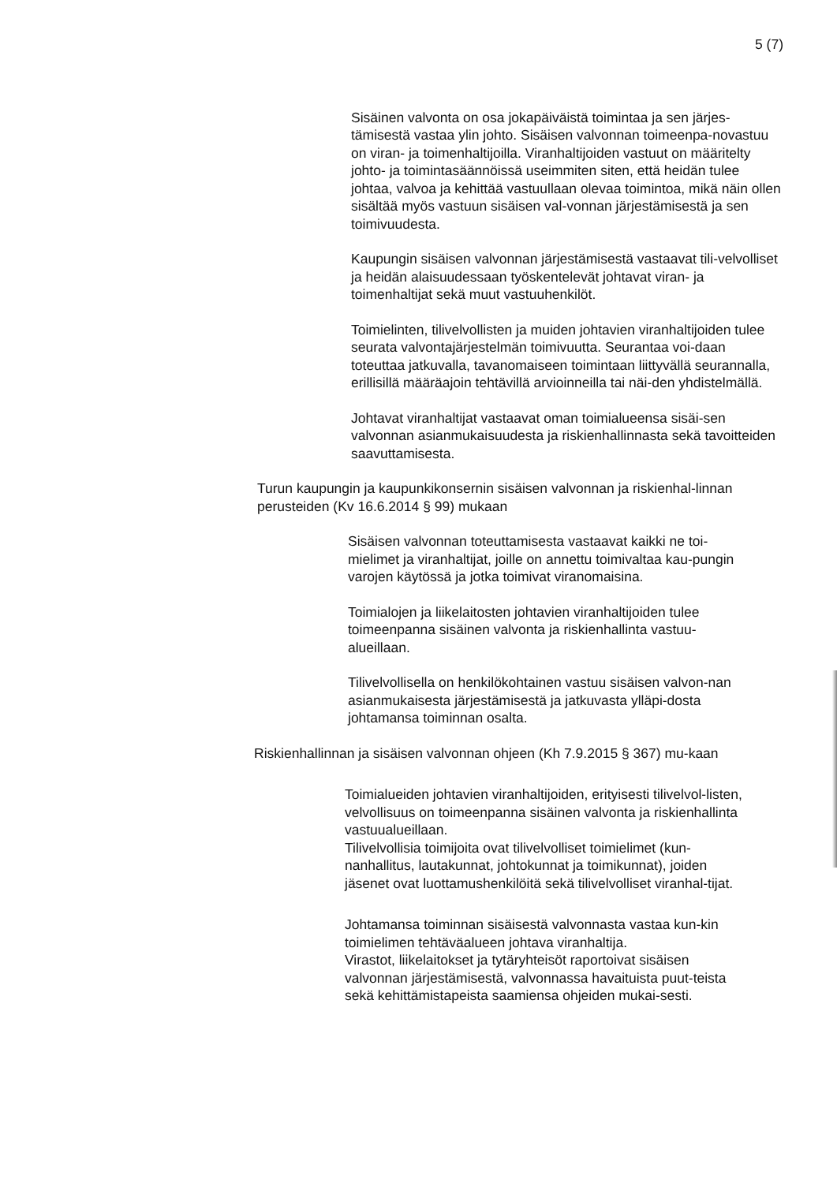5 (7)
Sisäinen valvonta on osa jokapäiväistä toimintaa ja sen järjes-tämisestä vastaa ylin johto. Sisäisen valvonnan toimeenpa-novastuu on viran- ja toimenhaltijoilla. Viranhaltijoiden vastuut on määritelty johto- ja toimintasäännöissä useimmiten siten, että heidän tulee johtaa, valvoa ja kehittää vastuullaan olevaa toimintoa, mikä näin ollen sisältää myös vastuun sisäisen val-vonnan järjestämisestä ja sen toimivuudesta.
Kaupungin sisäisen valvonnan järjestämisestä vastaavat tili-velvolliset ja heidän alaisuudessaan työskentelevät johtavat viran- ja toimenhaltijat sekä muut vastuuhenkilöt.
Toimielinten, tilivelvollisten ja muiden johtavien viranhaltijoiden tulee seurata valvontajärjestelmän toimivuutta. Seurantaa voi-daan toteuttaa jatkuvalla, tavanomaiseen toimintaan liittyvällä seurannalla, erillisillä määräajoin tehtävillä arvioinneilla tai näi-den yhdistelmällä.
Johtavat viranhaltijat vastaavat oman toimialueensa sisäi-sen valvonnan asianmukaisuudesta ja riskienhallinnasta sekä tavoitteiden saavuttamisesta.
Turun kaupungin ja kaupunkikonsernin sisäisen valvonnan ja riskienhal-linnan perusteiden (Kv 16.6.2014 § 99) mukaan
Sisäisen valvonnan toteuttamisesta vastaavat kaikki ne toi-mielimet ja viranhaltijat, joille on annettu toimivaltaa kau-pungin varojen käytössä ja jotka toimivat viranomaisina.
Toimialojen ja liikelaitosten johtavien viranhaltijoiden tulee toimeenpanna sisäinen valvonta ja riskienhallinta vastuu-alueillaan.
Tilivelvollisella on henkilökohtainen vastuu sisäisen valvon-nan asianmukaisesta järjestämisestä ja jatkuvasta ylläpi-dosta johtamansa toiminnan osalta.
Riskienhallinnan ja sisäisen valvonnan ohjeen (Kh 7.9.2015 § 367) mu-kaan
Toimialueiden johtavien viranhaltijoiden, erityisesti tilivelvol-listen, velvollisuus on toimeenpanna sisäinen valvonta ja riskienhallinta vastuualueillaan.
Tilivelvollisia toimijoita ovat tilivelvolliset toimielimet (kun-nanhallitus, lautakunnat, johtokunnat ja toimikunnat), joiden jäsenet ovat luottamushenkilöitä sekä tilivelvolliset viranhal-tijat.
Johtamansa toiminnan sisäisestä valvonnasta vastaa kun-kin toimielimen tehtäväalueen johtava viranhaltija.
Virastot, liikelaitokset ja tytäryhteisöt raportoivat sisäisen valvonnan järjestämisestä, valvonnassa havaituista puut-teista sekä kehittämistapeista saamiensa ohjeiden mukai-sesti.